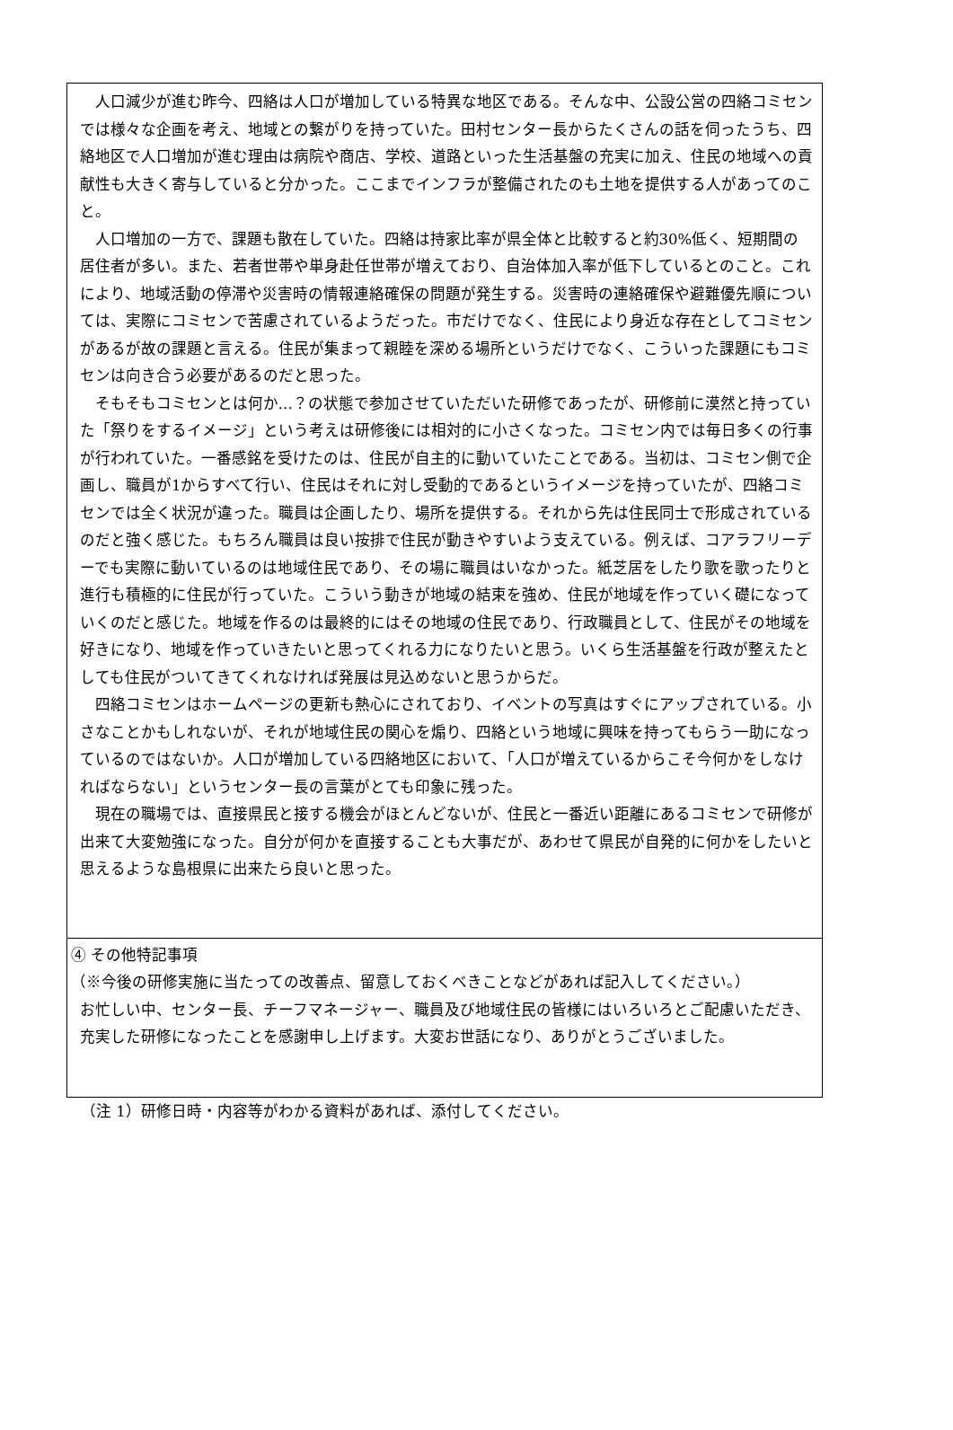人口減少が進む昨今、四絡は人口が増加している特異な地区である。そんな中、公設公営の四絡コミセンでは様々な企画を考え、地域との繋がりを持っていた。田村センター長からたくさんの話を伺ったうち、四絡地区で人口増加が進む理由は病院や商店、学校、道路といった生活基盤の充実に加え、住民の地域への貢献性も大きく寄与していると分かった。ここまでインフラが整備されたのも土地を提供する人があってのこと。
人口増加の一方で、課題も散在していた。四絡は持家比率が県全体と比較すると約30%低く、短期間の居住者が多い。また、若者世帯や単身赴任世帯が増えており、自治体加入率が低下しているとのこと。これにより、地域活動の停滞や災害時の情報連絡確保の問題が発生する。災害時の連絡確保や避難優先順については、実際にコミセンで苦慮されているようだった。市だけでなく、住民により身近な存在としてコミセンがあるが故の課題と言える。住民が集まって親睦を深める場所というだけでなく、こういった課題にもコミセンは向き合う必要があるのだと思った。
そもそもコミセンとは何か…？の状態で参加させていただいた研修であったが、研修前に漠然と持っていた「祭りをするイメージ」という考えは研修後には相対的に小さくなった。コミセン内では毎日多くの行事が行われていた。一番感銘を受けたのは、住民が自主的に動いていたことである。当初は、コミセン側で企画し、職員が1からすべて行い、住民はそれに対し受動的であるというイメージを持っていたが、四絡コミセンでは全く状況が違った。職員は企画したり、場所を提供する。それから先は住民同士で形成されているのだと強く感じた。もちろん職員は良い按排で住民が動きやすいよう支えている。例えば、コアラフリーデーでも実際に動いているのは地域住民であり、その場に職員はいなかった。紙芝居をしたり歌を歌ったりと進行も積極的に住民が行っていた。こういう動きが地域の結束を強め、住民が地域を作っていく礎になっていくのだと感じた。地域を作るのは最終的にはその地域の住民であり、行政職員として、住民がその地域を好きになり、地域を作っていきたいと思ってくれる力になりたいと思う。いくら生活基盤を行政が整えたとしても住民がついてきてくれなければ発展は見込めないと思うからだ。
四絡コミセンはホームページの更新も熱心にされており、イベントの写真はすぐにアップされている。小さなことかもしれないが、それが地域住民の関心を煽り、四絡という地域に興味を持ってもらう一助になっているのではないか。人口が増加している四絡地区において、「人口が増えているからこそ今何かをしなければならない」というセンター長の言葉がとても印象に残った。
現在の職場では、直接県民と接する機会がほとんどないが、住民と一番近い距離にあるコミセンで研修が出来て大変勉強になった。自分が何かを直接することも大事だが、あわせて県民が自発的に何かをしたいと思えるような島根県に出来たら良いと思った。
④ その他特記事項
（※今後の研修実施に当たっての改善点、留意しておくべきことなどがあれば記入してください。）
お忙しい中、センター長、チーフマネージャー、職員及び地域住民の皆様にはいろいろとご配慮いただき、充実した研修になったことを感謝申し上げます。大変お世話になり、ありがとうございました。
（注 1）研修日時・内容等がわかる資料があれば、添付してください。